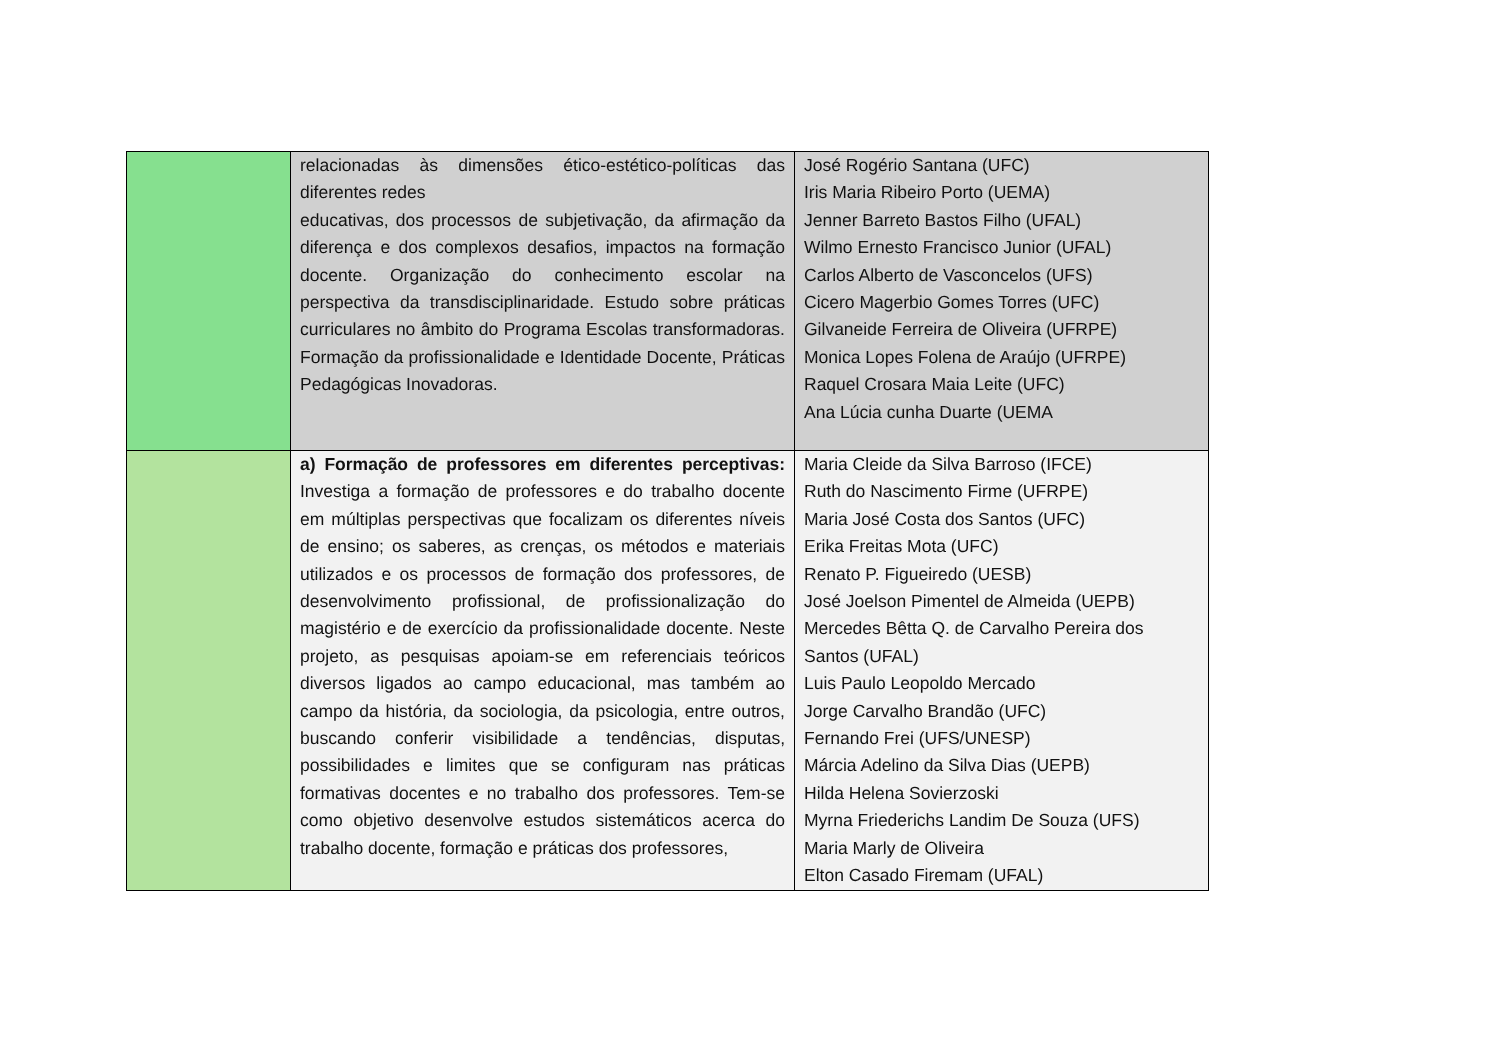| | relacionadas às dimensões ético-estético-políticas das diferentes redes educativas, dos processos de subjetivação, da afirmação da diferença e dos complexos desafios, impactos na formação docente. Organização do conhecimento escolar na perspectiva da transdisciplinaridade. Estudo sobre práticas curriculares no âmbito do Programa Escolas transformadoras. Formação da profissionalidade e Identidade Docente, Práticas Pedagógicas Inovadoras. | José Rogério Santana (UFC) Iris Maria Ribeiro Porto (UEMA) Jenner Barreto Bastos Filho (UFAL) Wilmo Ernesto Francisco Junior (UFAL) Carlos Alberto de Vasconcelos (UFS) Cicero Magerbio Gomes Torres (UFC) Gilvaneide Ferreira de Oliveira (UFRPE) Monica Lopes Folena de Araújo (UFRPE) Raquel Crosara Maia Leite (UFC) Ana Lúcia cunha Duarte (UEMA |
| | a) Formação de professores em diferentes perceptivas: Investiga a formação de professores e do trabalho docente em múltiplas perspectivas que focalizam os diferentes níveis de ensino; os saberes, as crenças, os métodos e materiais utilizados e os processos de formação dos professores, de desenvolvimento profissional, de profissionalização do magistério e de exercício da profissionalidade docente. Neste projeto, as pesquisas apoiam-se em referenciais teóricos diversos ligados ao campo educacional, mas também ao campo da história, da sociologia, da psicologia, entre outros, buscando conferir visibilidade a tendências, disputas, possibilidades e limites que se configuram nas práticas formativas docentes e no trabalho dos professores. Tem-se como objetivo desenvolve estudos sistemáticos acerca do trabalho docente, formação e práticas dos professores, | Maria Cleide da Silva Barroso (IFCE) Ruth do Nascimento Firme (UFRPE) Maria José Costa dos Santos (UFC) Erika Freitas Mota (UFC) Renato P. Figueiredo (UESB) José Joelson Pimentel de Almeida (UEPB) Mercedes Bêtta Q. de Carvalho Pereira dos Santos (UFAL) Luis Paulo Leopoldo Mercado Jorge Carvalho Brandão (UFC) Fernando Frei (UFS/UNESP) Márcia Adelino da Silva Dias (UEPB) Hilda Helena Sovierzoski Myrna Friederichs Landim De Souza (UFS) Maria Marly de Oliveira Elton Casado Firemam (UFAL) |